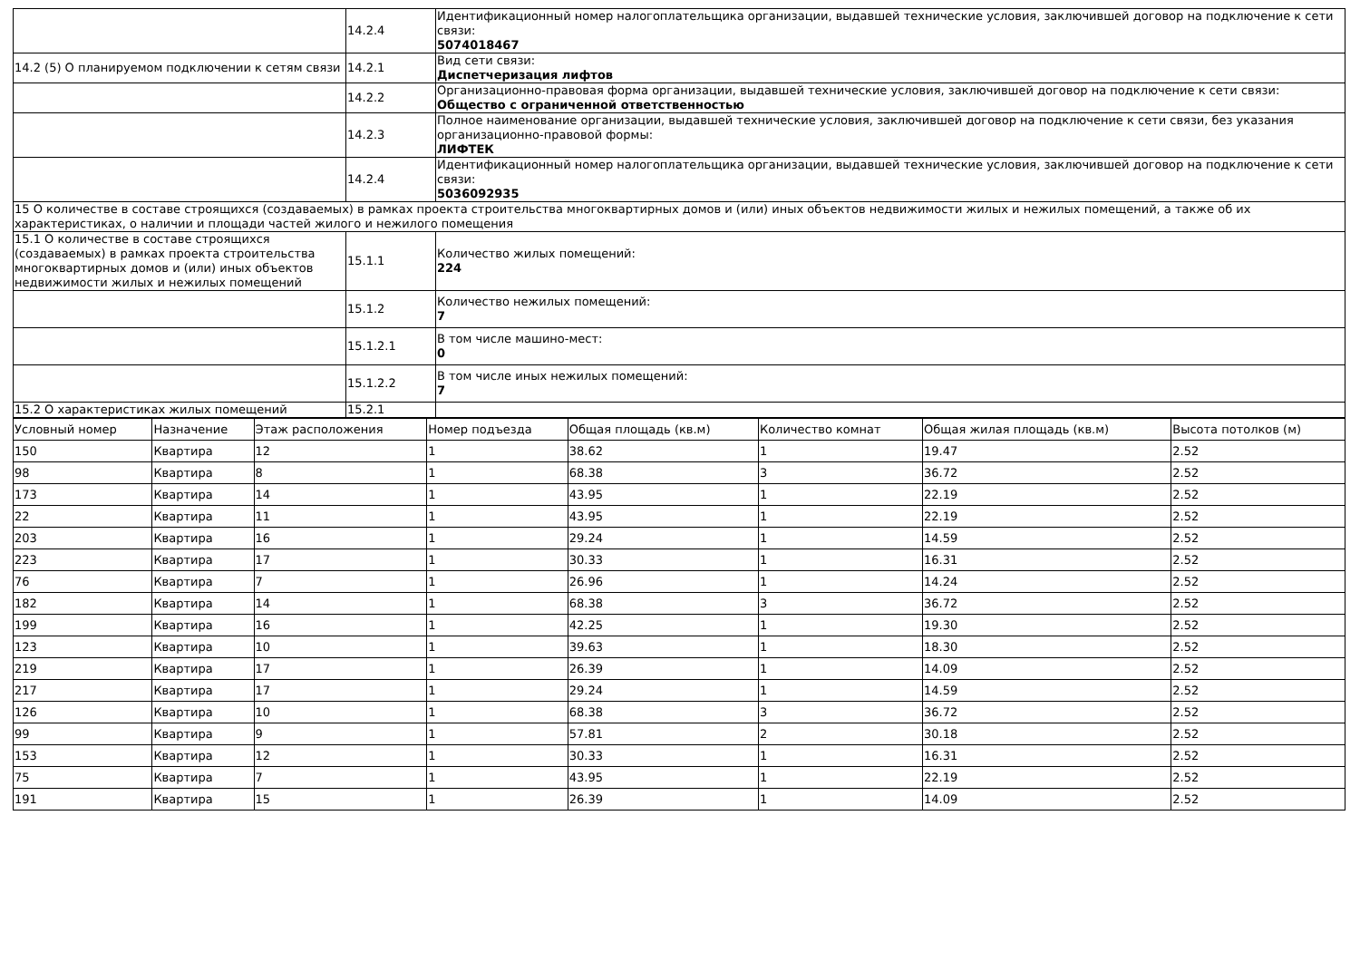| | 14.2.4 | Идентификационный номер налогоплательщика организации, выдавшей технические условия, заключившей договор на подключение к сети связи: 5074018467 |
| 14.2 (5) О планируемом подключении к сетям связи | 14.2.1 | Вид сети связи: Диспетчеризация лифтов |
| | 14.2.2 | Организационно-правовая форма организации, выдавшей технические условия, заключившей договор на подключение к сети связи: Общество с ограниченной ответственностью |
| | 14.2.3 | Полное наименование организации, выдавшей технические условия, заключившей договор на подключение к сети связи, без указания организационно-правовой формы: ЛИФТЕК |
| | 14.2.4 | Идентификационный номер налогоплательщика организации, выдавшей технические условия, заключившей договор на подключение к сети связи: 5036092935 |
| 15 О количестве в составе строящихся (создаваемых) в рамках проекта строительства многоквартирных домов и (или) иных объектов недвижимости жилых и нежилых помещений, а также об их характеристиках, о наличии и площади частей жилого и нежилого помещения | | |
| 15.1 О количестве в составе строящихся (создаваемых) в рамках проекта строительства многоквартирных домов и (или) иных объектов недвижимости жилых и нежилых помещений | 15.1.1 | Количество жилых помещений: 224 |
| | 15.1.2 | Количество нежилых помещений: 7 |
| | 15.1.2.1 | В том числе машино-мест: 0 |
| | 15.1.2.2 | В том числе иных нежилых помещений: 7 |
| 15.2 О характеристиках жилых помещений | 15.2.1 | |
| Условный номер | Назначение | Этаж расположения | Номер подъезда | Общая площадь (кв.м) | Количество комнат | Общая жилая площадь (кв.м) | Высота потолков (м) |
| --- | --- | --- | --- | --- | --- | --- | --- |
| 150 | Квартира | 12 | 1 | 38.62 | 1 | 19.47 | 2.52 |
| 98 | Квартира | 8 | 1 | 68.38 | 3 | 36.72 | 2.52 |
| 173 | Квартира | 14 | 1 | 43.95 | 1 | 22.19 | 2.52 |
| 22 | Квартира | 11 | 1 | 43.95 | 1 | 22.19 | 2.52 |
| 203 | Квартира | 16 | 1 | 29.24 | 1 | 14.59 | 2.52 |
| 223 | Квартира | 17 | 1 | 30.33 | 1 | 16.31 | 2.52 |
| 76 | Квартира | 7 | 1 | 26.96 | 1 | 14.24 | 2.52 |
| 182 | Квартира | 14 | 1 | 68.38 | 3 | 36.72 | 2.52 |
| 199 | Квартира | 16 | 1 | 42.25 | 1 | 19.30 | 2.52 |
| 123 | Квартира | 10 | 1 | 39.63 | 1 | 18.30 | 2.52 |
| 219 | Квартира | 17 | 1 | 26.39 | 1 | 14.09 | 2.52 |
| 217 | Квартира | 17 | 1 | 29.24 | 1 | 14.59 | 2.52 |
| 126 | Квартира | 10 | 1 | 68.38 | 3 | 36.72 | 2.52 |
| 99 | Квартира | 9 | 1 | 57.81 | 2 | 30.18 | 2.52 |
| 153 | Квартира | 12 | 1 | 30.33 | 1 | 16.31 | 2.52 |
| 75 | Квартира | 7 | 1 | 43.95 | 1 | 22.19 | 2.52 |
| 191 | Квартира | 15 | 1 | 26.39 | 1 | 14.09 | 2.52 |